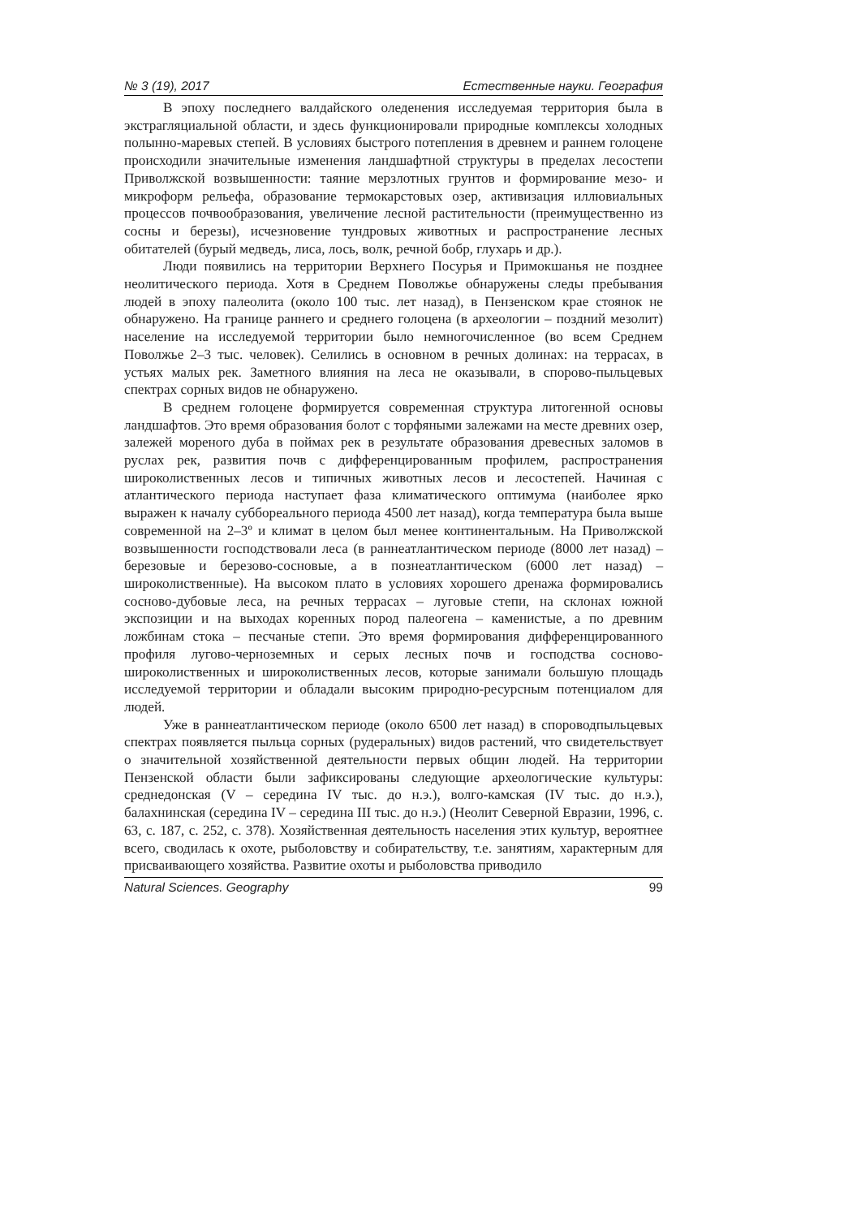№ 3 (19), 2017 Естественные науки. География
В эпоху последнего валдайского оледенения исследуемая территория была в экстрагляциальной области, и здесь функционировали природные комплексы холодных полынно-маревых степей. В условиях быстрого потепления в древнем и раннем голоцене происходили значительные изменения ландшафтной структуры в пределах лесостепи Приволжской возвышенности: таяние мерзлотных грунтов и формирование мезо- и микроформ рельефа, образование термокарстовых озер, активизация иллювиальных процессов почвообразования, увеличение лесной растительности (преимущественно из сосны и березы), исчезновение тундровых животных и распространение лесных обитателей (бурый медведь, лиса, лось, волк, речной бобр, глухарь и др.).
Люди появились на территории Верхнего Посурья и Примокшанья не позднее неолитического периода. Хотя в Среднем Поволжье обнаружены следы пребывания людей в эпоху палеолита (около 100 тыс. лет назад), в Пензенском крае стоянок не обнаружено. На границе раннего и среднего голоцена (в археологии – поздний мезолит) население на исследуемой территории было немногочисленное (во всем Среднем Поволжье 2–3 тыс. человек). Селились в основном в речных долинах: на террасах, в устьях малых рек. Заметного влияния на леса не оказывали, в спорово-пыльцевых спектрах сорных видов не обнаружено.
В среднем голоцене формируется современная структура литогенной основы ландшафтов. Это время образования болот с торфяными залежами на месте древних озер, залежей мореного дуба в поймах рек в результате образования древесных заломов в руслах рек, развития почв с дифференцированным профилем, распространения широколиственных лесов и типичных животных лесов и лесостепей. Начиная с атлантического периода наступает фаза климатического оптимума (наиболее ярко выражен к началу суббореального периода 4500 лет назад), когда температура была выше современной на 2–3º и климат в целом был менее континентальным. На Приволжской возвышенности господствовали леса (в раннеатлантическом периоде (8000 лет назад) – березовые и березово-сосновые, а в познеатлантическом (6000 лет назад) – широколиственные). На высоком плато в условиях хорошего дренажа формировались сосново-дубовые леса, на речных террасах – луговые степи, на склонах южной экспозиции и на выходах коренных пород палеогена – каменистые, а по древним ложбинам стока – песчаные степи. Это время формирования дифференцированного профиля лугово-черноземных и серых лесных почв и господства сосново-широколиственных и широколиственных лесов, которые занимали большую площадь исследуемой территории и обладали высоким природно-ресурсным потенциалом для людей.
Уже в раннеатлантическом периоде (около 6500 лет назад) в спороводпыльцевых спектрах появляется пыльца сорных (рудеральных) видов растений, что свидетельствует о значительной хозяйственной деятельности первых общин людей. На территории Пензенской области были зафиксированы следующие археологические культуры: среднедонская (V – середина IV тыс. до н.э.), волго-камская (IV тыс. до н.э.), балахнинская (середина IV – середина III тыс. до н.э.) (Неолит Северной Евразии, 1996, с. 63, с. 187, с. 252, с. 378). Хозяйственная деятельность населения этих культур, вероятнее всего, сводилась к охоте, рыболовству и собирательству, т.е. занятиям, характерным для присваивающего хозяйства. Развитие охоты и рыболовства приводило
Natural Sciences. Geography 99